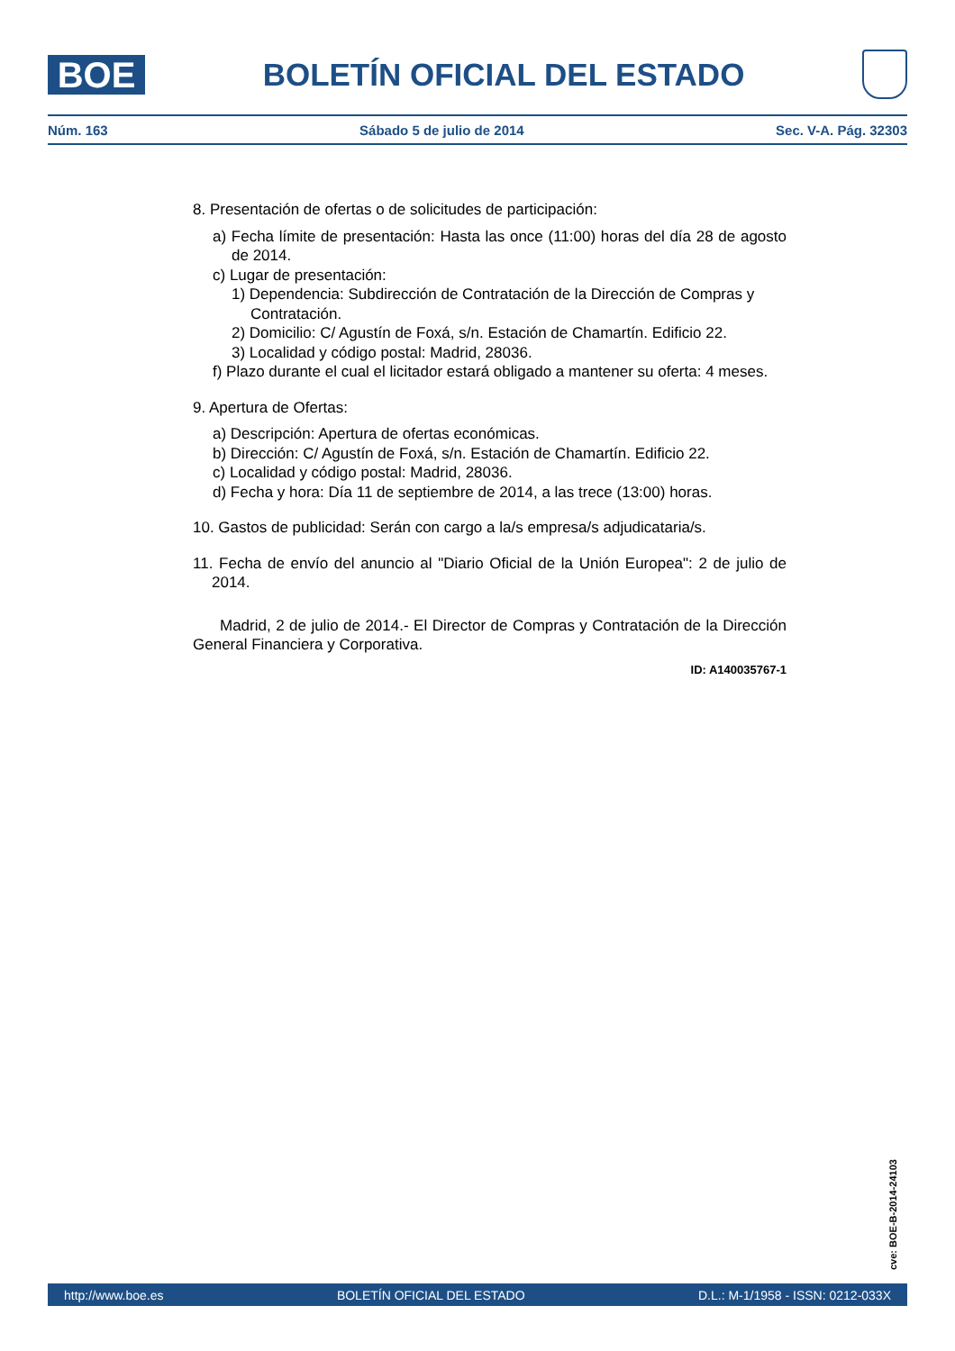BOE
BOLETÍN OFICIAL DEL ESTADO
Núm. 163 Sábado 5 de julio de 2014 Sec. V-A. Pág. 32303
8. Presentación de ofertas o de solicitudes de participación:
a) Fecha límite de presentación: Hasta las once (11:00) horas del día 28 de agosto de 2014.
c) Lugar de presentación:
1) Dependencia: Subdirección de Contratación de la Dirección de Compras y Contratación.
2) Domicilio: C/ Agustín de Foxá, s/n. Estación de Chamartín. Edificio 22.
3) Localidad y código postal: Madrid, 28036.
f) Plazo durante el cual el licitador estará obligado a mantener su oferta: 4 meses.
9. Apertura de Ofertas:
a) Descripción: Apertura de ofertas económicas.
b) Dirección: C/ Agustín de Foxá, s/n. Estación de Chamartín. Edificio 22.
c) Localidad y código postal: Madrid, 28036.
d) Fecha y hora: Día 11 de septiembre de 2014, a las trece (13:00) horas.
10. Gastos de publicidad: Serán con cargo a la/s empresa/s adjudicataria/s.
11. Fecha de envío del anuncio al "Diario Oficial de la Unión Europea": 2 de julio de 2014.
Madrid, 2 de julio de 2014.- El Director de Compras y Contratación de la Dirección General Financiera y Corporativa.
ID: A140035767-1
cve: BOE-B-2014-24103
http://www.boe.es BOLETÍN OFICIAL DEL ESTADO D.L.: M-1/1958 - ISSN: 0212-033X